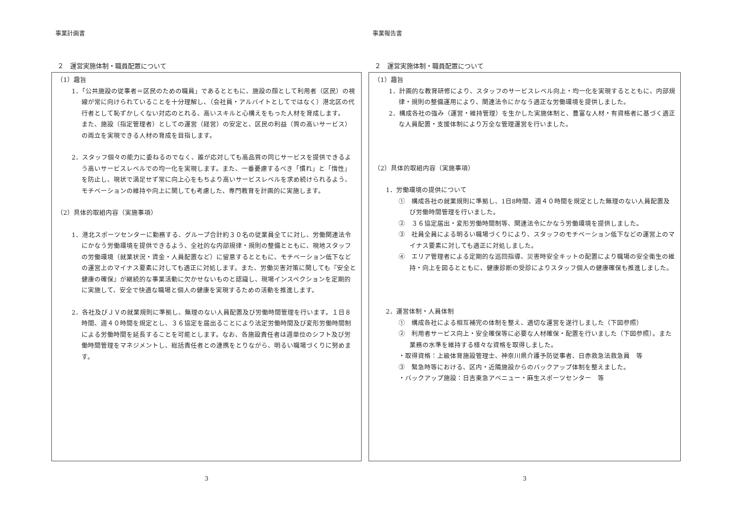事業計画書
２　運営実施体制・職員配置について
（1）趣旨
1．「公共施設の従事者＝区民のための職員」であるとともに、施設の顔として利用者（区民）の視線が常に向けられていることを十分理解し、（会社員・アルバイトとしてではなく）港北区の代行者として恥ずかしくない対応のとれる、高いスキルと心構えをもった人材を育成します。
また、施設（指定管理者）としての運営（経営）の安定と、区民の利益（質の高いサービス）の両立を実現できる人材の育成を目指します。
2．スタッフ個々の能力に委ねるのでなく、誰が応対しても高品質の同じサービスを提供できるよう高いサービスレベルでの均一化を実現します。また、一番憂慮するべき「慣れ」と「惰性」を防止し、現状で満足せず常に向上心をもちより高いサービスレベルを求め続けられるよう、モチベーションの維持や向上に関しても考慮した、専門教育を計画的に実施します。
（2）具体的取組内容（実施事項）
1．港北スポーツセンターに勤務する、グループ合計約３０名の従業員全てに対し、労働関連法令にかなう労働環境を提供できるよう、全社的な内部規律・規則の整備とともに、現地スタッフの労働環境（就業状況・賃金・人員配置など）に留意するとともに、モチベーション低下などの運営上のマイナス要素に対しても適正に対処します。また、労働災害対策に関しても『安全と健康の確保』が継続的な事業活動に欠かせないものと認識し、現場インスペクションを定期的に実施して、安全で快適な職場と個人の健康を実現するための活動を推進します。
2．各社及びＪＶの就業規則に準拠し、無理のない人員配置及び労働時間管理を行います。１日８時間、週４０時間を規定とし、３６協定を届出ることにより法定労働時間及び変形労働時間制による労働時間を延長することを可能とします。なお、各施設責任者は週単位のシフト及び労働時間管理をマネジメントし、総括責任者との連携をとりながら、明るい職場づくりに努めます。
3
事業報告書
２　運営実施体制・職員配置について
（1）趣旨
1．計画的な教育研修により、スタッフのサービスレベル向上・均一化を実現するとともに、内部規律・規則の整備運用により、関連法令にかなう適正な労働環境を提供しました。
2．構成各社の強み（運営・維持管理）を生かした実施体制と、豊富な人材・有資格者に基づく適正な人員配置・支援体制により万全な管理運営を行いました。
（2）具体的取組内容（実施事項）
1．労働環境の提供について
①　構成各社の就業規則に準拠し、1日8時間、週４０時間を規定とした無理のない人員配置及び労働時間管理を行いました。
②　３６協定届出・変形労働時間制等、関連法令にかなう労働環境を提供しました。
③　社員全員による明るい職場づくりにより、スタッフのモチベーション低下などの運営上のマイナス要素に対しても適正に対処しました。
④　エリア管理者による定期的な巡回指導、災害時安全キットの配置により職場の安全衛生の維持・向上を図るとともに、健康診断の受診によりスタッフ個人の健康確保も推進しました。
2．運営体制・人員体制
①　構成各社による相互補完の体制を整え、適切な運営を遂行しました（下図参照）
②　利用者サービス向上・安全確保等に必要な人材確保・配置を行いました（下図参照）。また業務の水準を維持する様々な資格を取得しました。
・取得資格：上級体育施設管理士、神奈川県介護予防従事者、日赤救急法救急員　等
③　緊急時等における、区内・近隣施設からのバックアップ体制を整えました。
・バックアップ施設：日吉東急アベニュー・麻生スポーツセンター　等
3